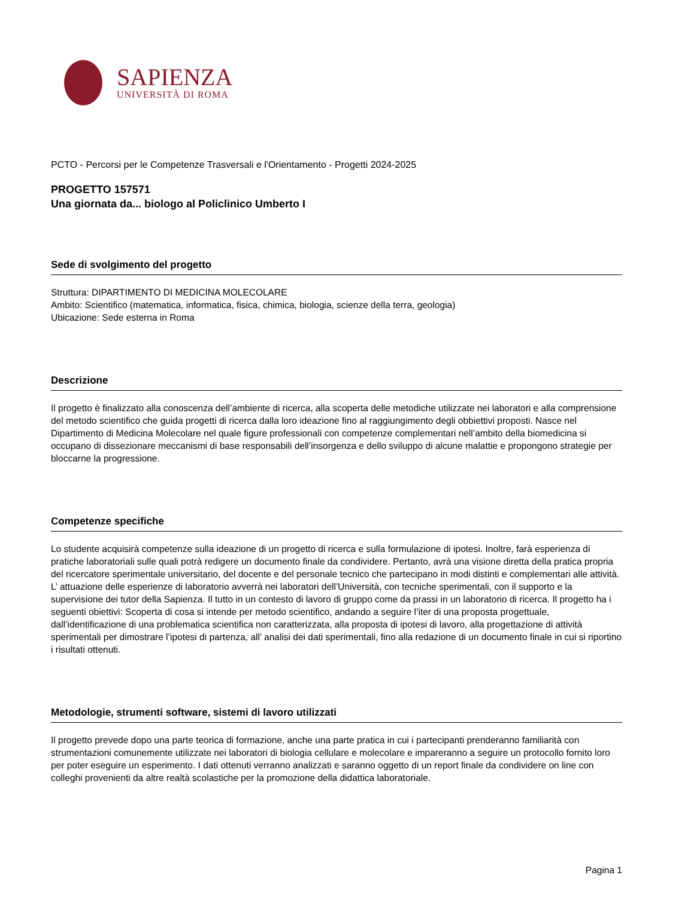SAPIENZA
UNIVERSITÀ DI ROMA
PCTO - Percorsi per le Competenze Trasversali e l'Orientamento - Progetti 2024-2025
PROGETTO 157571
Una giornata da... biologo al Policlinico Umberto I
Sede di svolgimento del progetto
Struttura: DIPARTIMENTO DI MEDICINA MOLECOLARE
Ambito: Scientifico (matematica, informatica, fisica, chimica, biologia, scienze della terra, geologia)
Ubicazione: Sede esterna in Roma
Descrizione
Il progetto è finalizzato alla conoscenza dell’ambiente di ricerca, alla scoperta delle metodiche utilizzate nei laboratori e alla comprensione del metodo scientifico che guida progetti di ricerca dalla loro ideazione fino al raggiungimento degli obbiettivi proposti. Nasce nel Dipartimento di Medicina Molecolare nel quale figure professionali con competenze complementari nell’ambito della biomedicina si occupano di dissezionare meccanismi di base responsabili dell’insorgenza e dello sviluppo di alcune malattie e propongono strategie per bloccarne la progressione.
Competenze specifiche
Lo studente acquisirà competenze sulla ideazione di un progetto di ricerca e sulla formulazione di ipotesi. Inoltre, farà esperienza di pratiche laboratoriali sulle quali potrà redigere un documento finale da condividere. Pertanto, avrà una visione diretta della pratica propria del ricercatore sperimentale universitario, del docente e del personale tecnico che partecipano in modi distinti e complementari alle attività. L’ attuazione delle esperienze di laboratorio avverrà nei laboratori dell’Università, con tecniche sperimentali, con il supporto e la supervisione dei tutor della Sapienza. Il tutto in un contesto di lavoro di gruppo come da prassi in un laboratorio di ricerca. Il progetto ha i seguenti obiettivi: Scoperta di cosa si intende per metodo scientifico, andando a seguire l’iter di una proposta progettuale, dall’identificazione di una problematica scientifica non caratterizzata, alla proposta di ipotesi di lavoro, alla progettazione di attività sperimentali per dimostrare l’ipotesi di partenza, all’ analisi dei dati sperimentali, fino alla redazione di un documento finale in cui si riportino i risultati ottenuti.
Metodologie, strumenti software, sistemi di lavoro utilizzati
Il progetto prevede dopo una parte teorica di formazione, anche una parte pratica in cui i partecipanti prenderanno familiarità con strumentazioni comunemente utilizzate nei laboratori di biologia cellulare e molecolare e impareranno a seguire un protocollo fornito loro per poter eseguire un esperimento. I dati ottenuti verranno analizzati e saranno oggetto di un report finale da condividere on line con colleghi provenienti da altre realtà scolastiche per la promozione della didattica laboratoriale.
Pagina 1